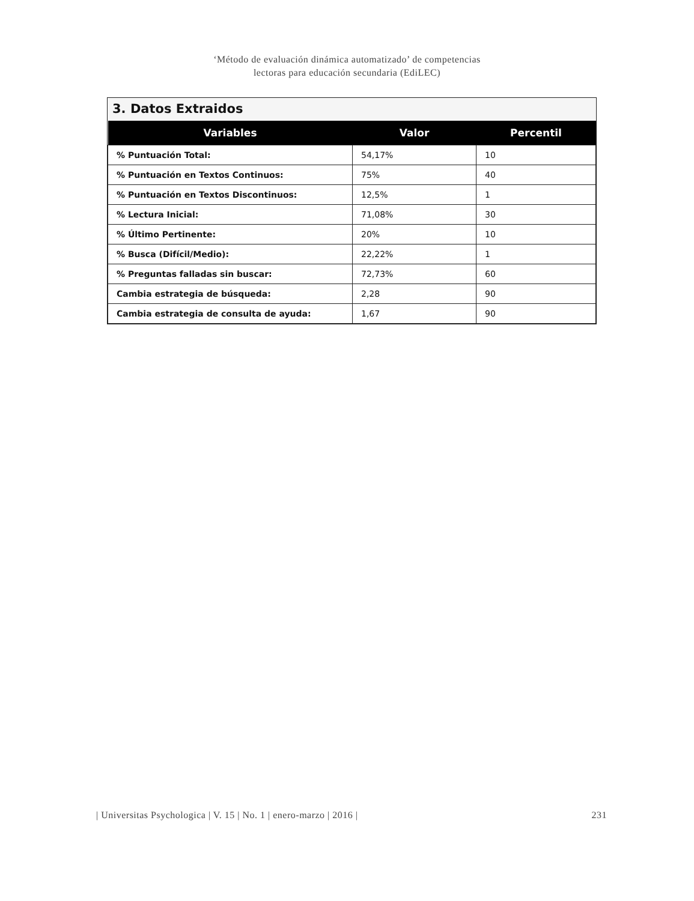‘Método de evaluación dinámica automatizado’ de competencias
lectoras para educación secundaria (EdiLEC)
3. Datos Extraidos
| Variables | Valor | Percentil |
| --- | --- | --- |
| % Puntuación Total: | 54,17% | 10 |
| % Puntuación en Textos Continuos: | 75% | 40 |
| % Puntuación en Textos Discontinuos: | 12,5% | 1 |
| % Lectura Inicial: | 71,08% | 30 |
| % Último Pertinente: | 20% | 10 |
| % Busca (Difícil/Medio): | 22,22% | 1 |
| % Preguntas falladas sin buscar: | 72,73% | 60 |
| Cambia estrategia de búsqueda: | 2,28 | 90 |
| Cambia estrategia de consulta de ayuda: | 1,67 | 90 |
| Universitas Psychologica | V. 15 | No. 1 | enero-marzo | 2016 | 231